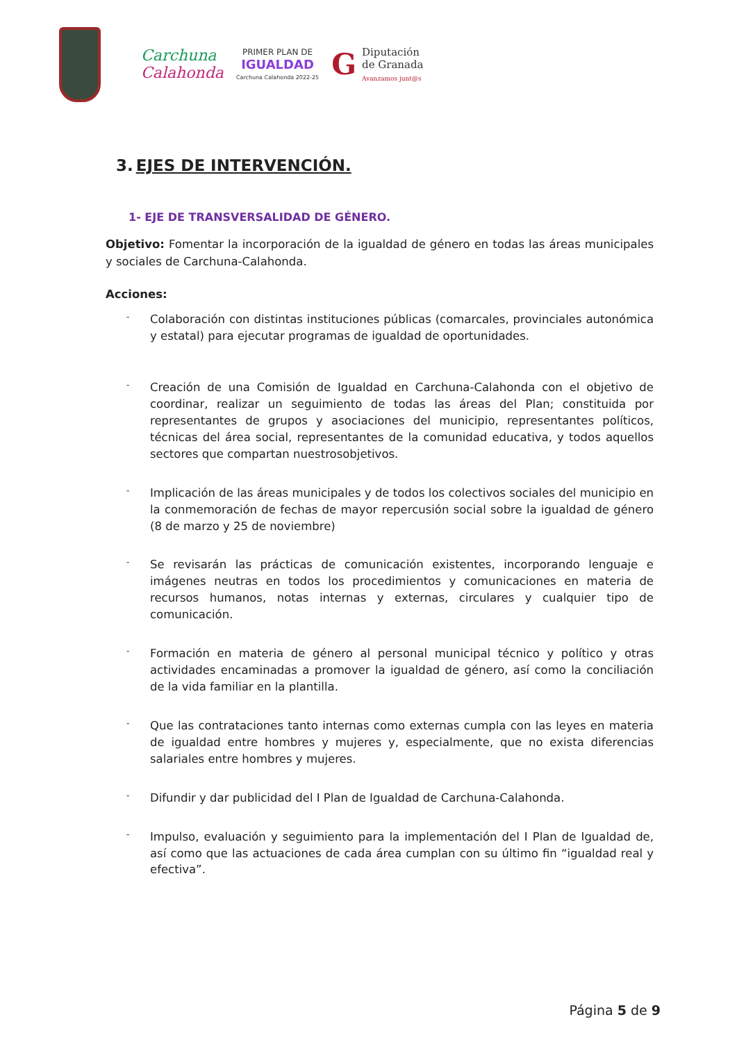Carchuna
Calahonda
PRIMER PLAN DE
IGUALDAD
Carchuna Calahonda 2022-25
G Diputación
de Granada
Avanzamos junt@s
3. EJES DE INTERVENCIÓN.
1- EJE DE TRANSVERSALIDAD DE GÉNERO.
Objetivo: Fomentar la incorporación de la igualdad de género en todas las áreas municipales y sociales de Carchuna-Calahonda.
Acciones:
- Colaboración con distintas instituciones públicas (comarcales, provinciales autonómica y estatal) para ejecutar programas de igualdad de oportunidades.
- Creación de una Comisión de Igualdad en Carchuna-Calahonda con el objetivo de coordinar, realizar un seguimiento de todas las áreas del Plan; constituida por representantes de grupos y asociaciones del municipio, representantes políticos, técnicas del área social, representantes de la comunidad educativa, y todos aquellos sectores que compartan nuestrosobjetivos.
- Implicación de las áreas municipales y de todos los colectivos sociales del municipio en la conmemoración de fechas de mayor repercusión social sobre la igualdad de género (8 de marzo y 25 de noviembre)
- Se revisarán las prácticas de comunicación existentes, incorporando lenguaje e imágenes neutras en todos los procedimientos y comunicaciones en materia de recursos humanos, notas internas y externas, circulares y cualquier tipo de comunicación.
- Formación en materia de género al personal municipal técnico y político y otras actividades encaminadas a promover la igualdad de género, así como la conciliación de la vida familiar en la plantilla.
- Que las contrataciones tanto internas como externas cumpla con las leyes en materia de igualdad entre hombres y mujeres y, especialmente, que no exista diferencias salariales entre hombres y mujeres.
- Difundir y dar publicidad del I Plan de Igualdad de Carchuna-Calahonda.
- Impulso, evaluación y seguimiento para la implementación del I Plan de Igualdad de, así como que las actuaciones de cada área cumplan con su último fin “igualdad real y efectiva”.
Página 5 de 9